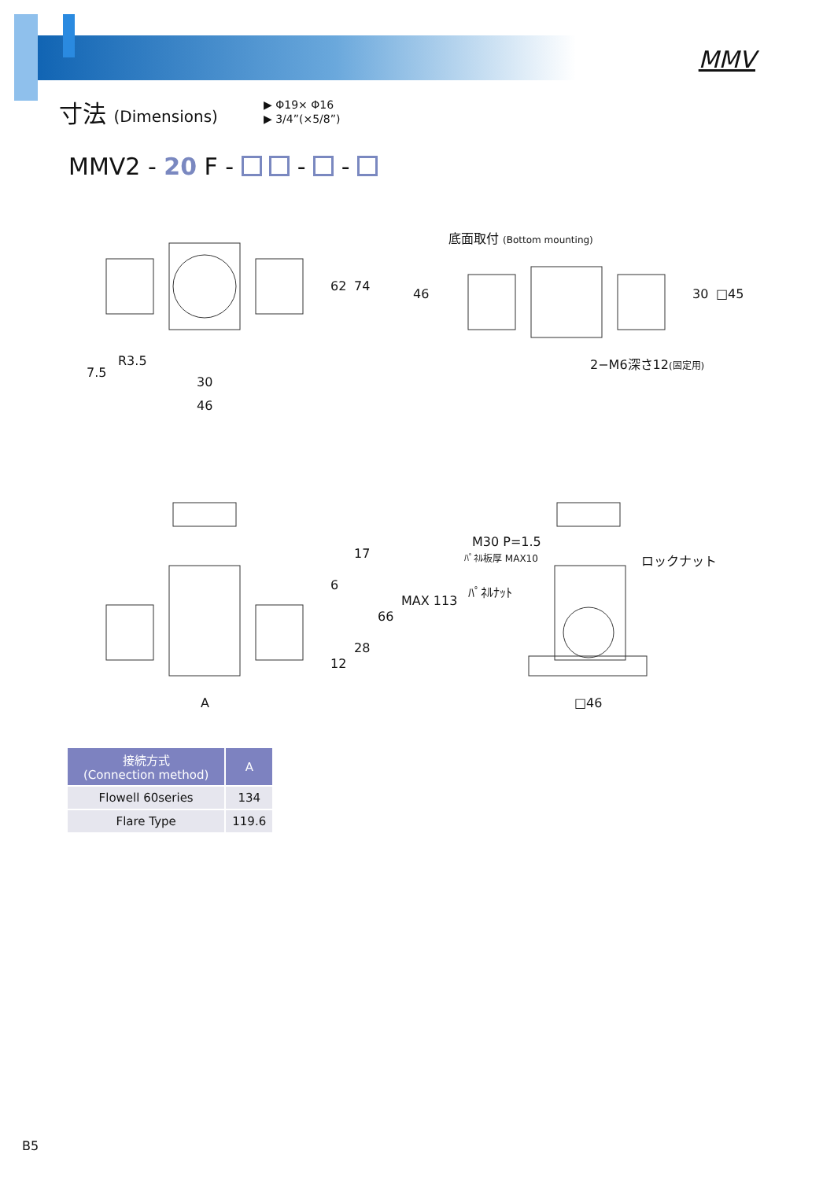MMV
寸法 (Dimensions)
▶ Φ19× Φ16
▶ 3/4”(×5/8”)
MMV2 - 20 F - - -
62
74
7.5
R3.5
30
46
底面取付 (Bottom mounting)
46
30
□45
2−M6深さ12(固定用)
6
17
66
28
12
MAX 113
A
M30 P=1.5
ﾊﾟﾈﾙ板厚 MAX10
ロックナット
ﾊﾟﾈﾙﾅｯﾄ
□46
| 接続方式 (Connection method) | A |
| --- | --- |
| Flowell 60series | 134 |
| Flare Type | 119.6 |
B5